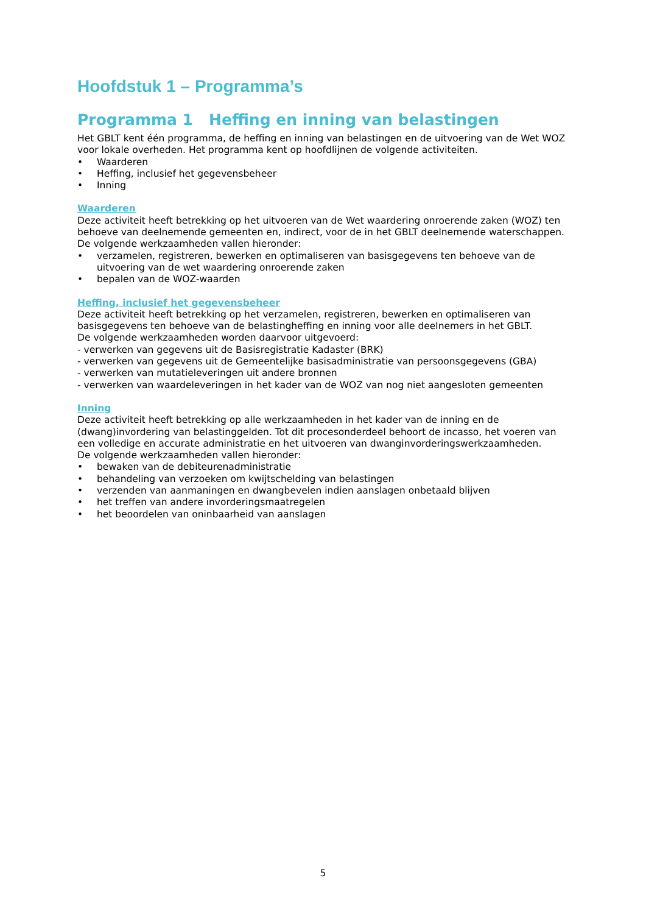Hoofdstuk 1 – Programma’s
Programma 1 Heffing en inning van belastingen
Het GBLT kent één programma, de heffing en inning van belastingen en de uitvoering van de Wet WOZ voor lokale overheden. Het programma kent op hoofdlijnen de volgende activiteiten.
• Waarderen
• Heffing, inclusief het gegevensbeheer
• Inning
Waarderen
Deze activiteit heeft betrekking op het uitvoeren van de Wet waardering onroerende zaken (WOZ) ten behoeve van deelnemende gemeenten en, indirect, voor de in het GBLT deelnemende waterschappen. De volgende werkzaamheden vallen hieronder:
• verzamelen, registreren, bewerken en optimaliseren van basisgegevens ten behoeve van de uitvoering van de wet waardering onroerende zaken
• bepalen van de WOZ-waarden
Heffing, inclusief het gegevensbeheer
Deze activiteit heeft betrekking op het verzamelen, registreren, bewerken en optimaliseren van basisgegevens ten behoeve van de belastingheffing en inning voor alle deelnemers in het GBLT.
De volgende werkzaamheden worden daarvoor uitgevoerd:
- verwerken van gegevens uit de Basisregistratie Kadaster (BRK)
- verwerken van gegevens uit de Gemeentelijke basisadministratie van persoonsgegevens (GBA)
- verwerken van mutatieleveringen uit andere bronnen
- verwerken van waardeleveringen in het kader van de WOZ van nog niet aangesloten gemeenten
Inning
Deze activiteit heeft betrekking op alle werkzaamheden in het kader van de inning en de (dwang)invordering van belastinggelden. Tot dit procesonderdeel behoort de incasso, het voeren van een volledige en accurate administratie en het uitvoeren van dwanginvorderingswerkzaamheden.
De volgende werkzaamheden vallen hieronder:
• bewaken van de debiteurenadministratie
• behandeling van verzoeken om kwijtschelding van belastingen
• verzenden van aanmaningen en dwangbevelen indien aanslagen onbetaald blijven
• het treffen van andere invorderingsmaatregelen
• het beoordelen van oninbaarheid van aanslagen
5